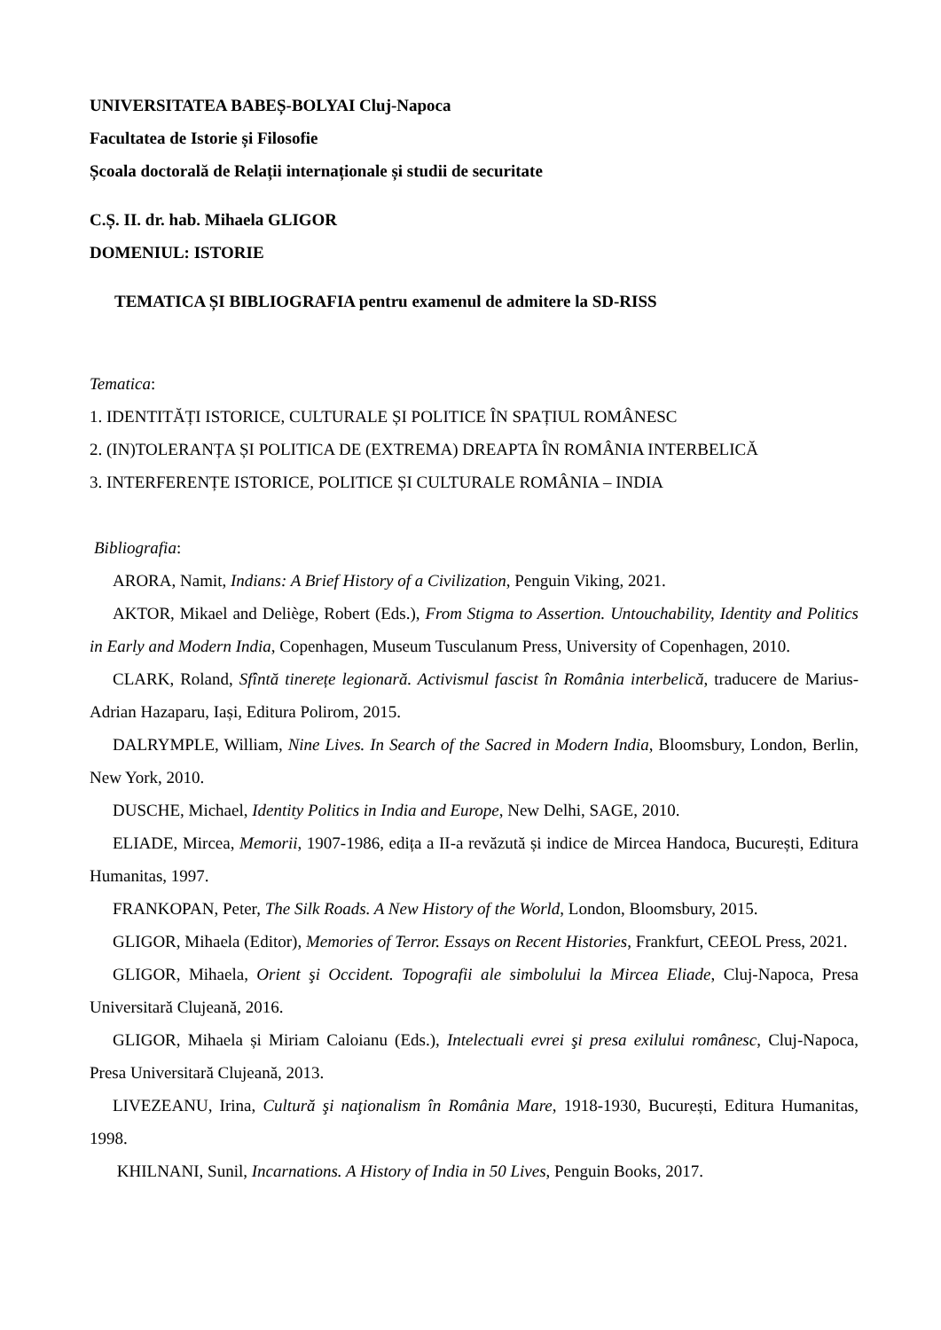UNIVERSITATEA BABEȘ-BOLYAI Cluj-Napoca
Facultatea de Istorie și Filosofie
Școala doctorală de Relații internaționale și studii de securitate
C.Ș. II. dr. hab. Mihaela GLIGOR
DOMENIUL: ISTORIE
TEMATICA ȘI BIBLIOGRAFIA pentru examenul de admitere la SD-RISS
Tematica:
1. IDENTITĂȚI ISTORICE, CULTURALE ȘI POLITICE ÎN SPAȚIUL ROMÂNESC
2. (IN)TOLERANȚA ȘI POLITICA DE (EXTREMA) DREAPTA ÎN ROMÂNIA INTERBELICĂ
3. INTERFERENȚE ISTORICE, POLITICE ȘI CULTURALE ROMÂNIA – INDIA
Bibliografia:
ARORA, Namit, Indians: A Brief History of a Civilization, Penguin Viking, 2021.
AKTOR, Mikael and Deliège, Robert (Eds.), From Stigma to Assertion. Untouchability, Identity and Politics in Early and Modern India, Copenhagen, Museum Tusculanum Press, University of Copenhagen, 2010.
CLARK, Roland, Sfîntă tinerețe legionară. Activismul fascist în România interbelică, traducere de Marius-Adrian Hazaparu, Iași, Editura Polirom, 2015.
DALRYMPLE, William, Nine Lives. In Search of the Sacred in Modern India, Bloomsbury, London, Berlin, New York, 2010.
DUSCHE, Michael, Identity Politics in India and Europe, New Delhi, SAGE, 2010.
ELIADE, Mircea, Memorii, 1907-1986, edița a II-a revăzută și indice de Mircea Handoca, București, Editura Humanitas, 1997.
FRANKOPAN, Peter, The Silk Roads. A New History of the World, London, Bloomsbury, 2015.
GLIGOR, Mihaela (Editor), Memories of Terror. Essays on Recent Histories, Frankfurt, CEEOL Press, 2021.
GLIGOR, Mihaela, Orient şi Occident. Topografii ale simbolului la Mircea Eliade, Cluj-Napoca, Presa Universitară Clujeană, 2016.
GLIGOR, Mihaela și Miriam Caloianu (Eds.), Intelectuali evrei şi presa exilului românesc, Cluj-Napoca, Presa Universitară Clujeană, 2013.
LIVEZEANU, Irina, Cultură şi naţionalism în România Mare, 1918-1930, București, Editura Humanitas, 1998.
KHILNANI, Sunil, Incarnations. A History of India in 50 Lives, Penguin Books, 2017.